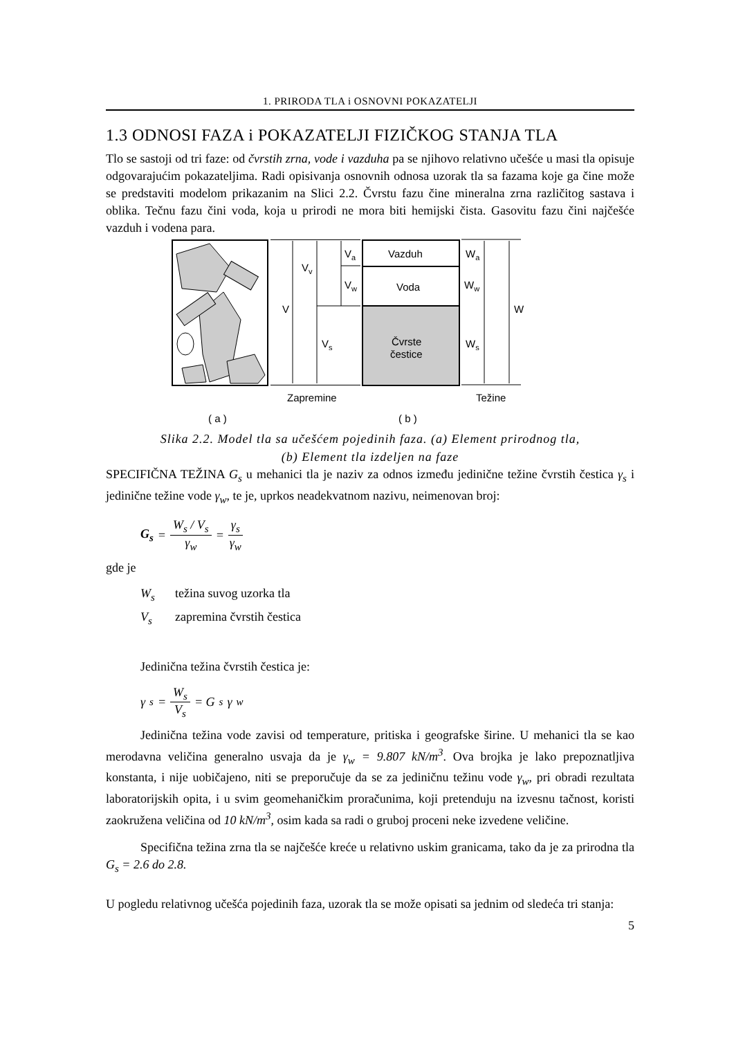1. PRIRODA TLA i OSNOVNI POKAZATELJI
1.3 ODNOSI FAZA i POKAZATELJI FIZIČKOG STANJA TLA
Tlo se sastoji od tri faze: od čvrstih zrna, vode i vazduha pa se njihovo relativno učešće u masi tla opisuje odgovarajućim pokazateljima. Radi opisivanja osnovnih odnosa uzorak tla sa fazama koje ga čine može se predstaviti modelom prikazanim na Slici 2.2. Čvrstu fazu čine mineralna zrna različitog sastava i oblika. Tečnu fazu čini voda, koja u prirodi ne mora biti hemijski čista. Gasovitu fazu čini najčešće vazduh i vodena para.
V
Vv
Va
Vw
Vs
Vazduh
Voda
Čvrste
čestice
Wa
Ww
Ws
W
Zapremine
Težine
( a )
( b )
Slika 2.2. Model tla sa učešćem pojedinih faza. (a) Element prirodnog tla,
(b) Element tla izdeljen na faze
SPECIFIČNA TEŽINA G<sub>s</sub> u mehanici tla je naziv za odnos između jedinične težine čvrstih čestica γ<sub>s</sub> i jedinične težine vode γ<sub>w</sub>, te je, uprkos neadekvatnom nazivu, neimenovan broj:
G<sub>s</sub> = W<sub>s</sub> / V<sub>s</sub> γ<sub>w</sub> = γ<sub>s</sub> γ<sub>w</sub>
gde je
W<sub>s</sub> težina suvog uzorka tla
V<sub>s</sub> zapremina čvrstih čestica
Jedinična težina čvrstih čestica je:
γ<sub>s</sub> = W<sub>s</sub> V<sub>s</sub> = G<sub>s</sub> γ<sub>w</sub>
Jedinična težina vode zavisi od temperature, pritiska i geografske širine. U mehanici tla se kao merodavna veličina generalno usvaja da je γ<sub>w</sub> = 9.807 kN/m<sup>3</sup>. Ova brojka je lako prepoznatljiva konstanta, i nije uobičajeno, niti se preporučuje da se za jediničnu težinu vode γ<sub>w</sub>, pri obradi rezultata laboratorijskih opita, i u svim geomehaničkim proračunima, koji pretenduju na izvesnu tačnost, koristi zaokružena veličina od 10 kN/m<sup>3</sup>, osim kada sa radi o gruboj proceni neke izvedene veličine.
Specifična težina zrna tla se najčešće kreće u relativno uskim granicama, tako da je za prirodna tla G<sub>s</sub> = 2.6 do 2.8.
U pogledu relativnog učešća pojedinih faza, uzorak tla se može opisati sa jednim od sledeća tri stanja:
5